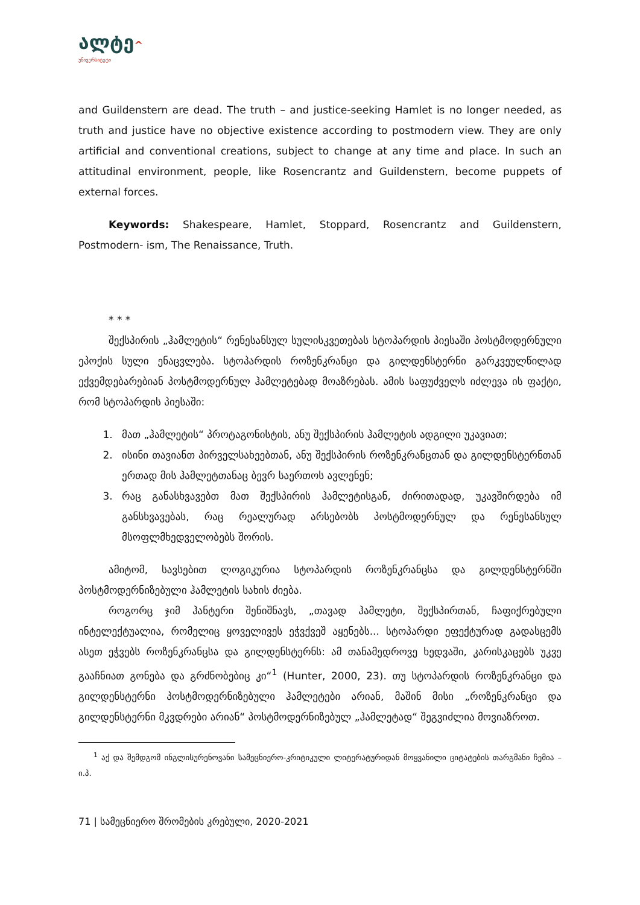ალტე^
უნივერსიტეტი
and Guildenstern are dead. The truth – and justice-seeking Hamlet is no longer needed, as truth and justice have no objective existence according to postmodern view. They are only artificial and conventional creations, subject to change at any time and place. In such an attitudinal environment, people, like Rosencrantz and Guildenstern, become puppets of external forces.
Keywords: Shakespeare, Hamlet, Stoppard, Rosencrantz and Guildenstern, Postmodern- ism, The Renaissance, Truth.
* * *
შექსპირის „ჰამლეტის“ რენესანსულ სულისკვეთებას სტოპარდის პიესაში პოსტმოდერნული ეპოქის სული ენაცვლება. სტოპარდის როზენკრანცი და გილდენსტერნი გარკვეულწილად ექვემდებარებიან პოსტმოდერნულ ჰამლეტებად მოაზრებას. ამის საფუძველს იძლევა ის ფაქტი, რომ სტოპარდის პიესაში:
1. მათ „ჰამლეტის“ პროტაგონისტის, ანუ შექსპირის ჰამლეტის ადგილი უკავიათ;
2. ისინი თავიანთ პირველსახეებთან, ანუ შექსპირის როზენკრანცთან და გილდენსტერნთან ერთად მის ჰამლეტთანაც ბევრ საერთოს ავლენენ;
3. რაც განასხვავებთ მათ შექსპირის ჰამლეტისგან, ძირითადად, უკავშირდება იმ განსხვავებას, რაც რეალურად არსებობს პოსტმოდერნულ და რენესანსულ მსოფლმხედველობებს შორის.
ამიტომ, სავსებით ლოგიკურია სტოპარდის როზენკრანცსა და გილდენსტერნში პოსტმოდერნიზებული ჰამლეტის სახის ძიება.
როგორც ჯიმ ჰანტერი შენიშნავს, „თავად ჰამლეტი, შექსპირთან, ჩაფიქრებული ინტელექტუალია, რომელიც ყოველივეს ეჭვქვეშ აყენებს... სტოპარდი ეფექტურად გადასცემს ასეთ ეჭვებს როზენკრანცსა და გილდენსტერნს: ამ თანამედროვე ხედვაში, კარისკაცებს უკვე გააჩნიათ გონება და გრძნობებიც კი“<sup>1</sup> (Hunter, 2000, 23). თუ სტოპარდის როზენკრანცი და გილდენსტერნი პოსტმოდერნიზებული ჰამლეტები არიან, მაშინ მისი „როზენკრანცი და გილდენსტერნი მკვდრები არიან“ პოსტმოდერნიზებულ „ჰამლეტად“ შეგვიძლია მოვიაზროთ.
<sup>1</sup> აქ და შემდგომ ინგლისურენოვანი სამეცნიერო-კრიტიკული ლიტერატურიდან მოყვანილი ციტატების თარგმანი ჩემია – ი.პ.
71 | სამეცნიერო შრომების კრებული, 2020-2021